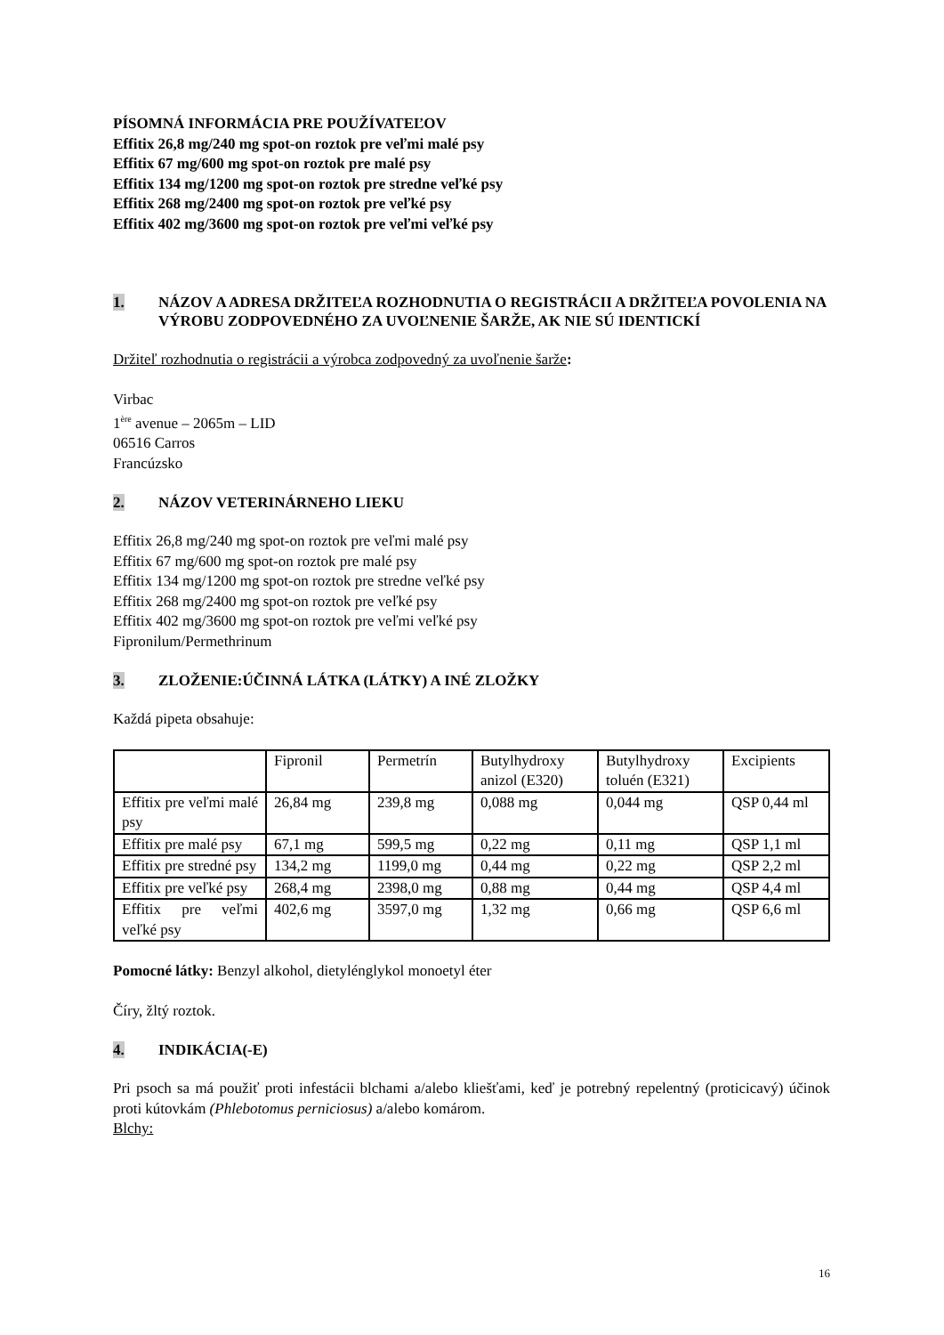PÍSOMNÁ INFORMÁCIA PRE POUŽÍVATEĽOV
Effitix 26,8 mg/240 mg spot-on roztok pre veľmi malé psy
Effitix 67 mg/600 mg spot-on roztok pre malé psy
Effitix 134 mg/1200 mg spot-on roztok pre stredne veľké psy
Effitix 268 mg/2400 mg spot-on roztok pre veľké psy
Effitix 402 mg/3600 mg spot-on roztok pre veľmi veľké psy
1. NÁZOV A ADRESA DRŽITEĽA ROZHODNUTIA O REGISTRÁCII A DRŽITEĽA POVOLENIA NA VÝROBU ZODPOVEDNÉHO ZA UVOĽNENIE ŠARŽE, AK NIE SÚ IDENTICKÍ
Držiteľ rozhodnutia o registrácii a výrobca zodpovedný za uvoľnenie šarže:
Virbac
1<sup>ère</sup> avenue – 2065m – LID
06516 Carros
Francúzsko
2. NÁZOV VETERINÁRNEHO LIEKU
Effitix 26,8 mg/240 mg spot-on roztok pre veľmi malé psy
Effitix 67 mg/600 mg spot-on roztok pre malé psy
Effitix 134 mg/1200 mg spot-on roztok pre stredne veľké psy
Effitix 268 mg/2400 mg spot-on roztok pre veľké psy
Effitix 402 mg/3600 mg spot-on roztok pre veľmi veľké psy
Fipronilum/Permethrinum
3. ZLOŽENIE:ÚČINNÁ LÁTKA (LÁTKY) A INÉ ZLOŽKY
Každá pipeta obsahuje:
| | Fipronil | Permetrín | Butylhydroxy anizol (E320) | Butylhydroxy toluén (E321) | Excipients |
| Effitix pre veľmi malé psy | 26,84 mg | 239,8 mg | 0,088 mg | 0,044 mg | QSP 0,44 ml |
| Effitix pre malé psy | 67,1 mg | 599,5 mg | 0,22 mg | 0,11 mg | QSP 1,1 ml |
| Effitix pre stredné psy | 134,2 mg | 1199,0 mg | 0,44 mg | 0,22 mg | QSP 2,2 ml |
| Effitix pre veľké psy | 268,4 mg | 2398,0 mg | 0,88 mg | 0,44 mg | QSP 4,4 ml |
| Effitix pre veľmi veľké psy | 402,6 mg | 3597,0 mg | 1,32 mg | 0,66 mg | QSP 6,6 ml |
Pomocné látky: Benzyl alkohol, dietylénglykol monoetyl éter
Číry, žltý roztok.
4. INDIKÁCIA(-E)
Pri psoch sa má použiť proti infestácii blchami a/alebo kliešťami, keď je potrebný repelentný (proticicavý) účinok proti kútovkám (Phlebotomus perniciosus) a/alebo komárom.
Blchy:
16